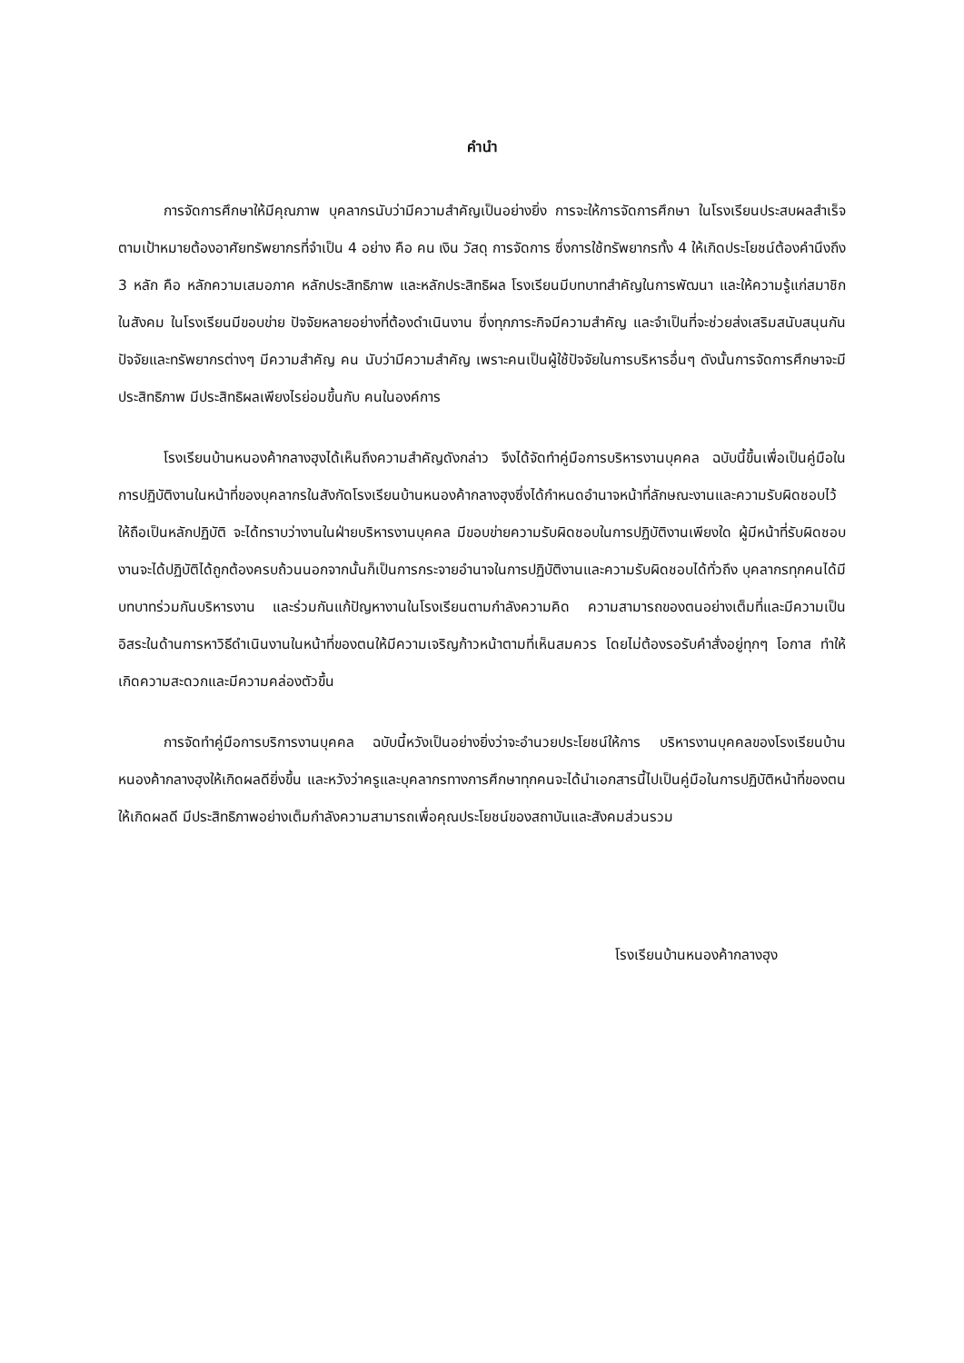คำนำ
การจัดการศึกษาให้มีคุณภาพ บุคลากรนับว่ามีความสำคัญเป็นอย่างยิ่ง การจะให้การจัดการศึกษา ในโรงเรียนประสบผลสำเร็จตามเป้าหมายต้องอาศัยทรัพยากรที่จำเป็น 4 อย่าง คือ คน เงิน วัสดุ การจัดการ ซึ่งการใช้ทรัพยากรทั้ง 4 ให้เกิดประโยชน์ต้องคำนึงถึง 3 หลัก คือ หลักความเสมอภาค หลักประสิทธิภาพ และหลักประสิทธิผล โรงเรียนมีบทบาทสำคัญในการพัฒนา และให้ความรู้แก่สมาชิกในสังคม ในโรงเรียนมีขอบข่าย ปัจจัยหลายอย่างที่ต้องดำเนินงาน ซึ่งทุกภาระกิจมีความสำคัญ และจำเป็นที่จะช่วยส่งเสริมสนับสนุนกัน ปัจจัยและทรัพยากรต่างๆ มีความสำคัญ คน นับว่ามีความสำคัญ เพราะคนเป็นผู้ใช้ปัจจัยในการบริหารอื่นๆ ดังนั้นการจัดการศึกษาจะมีประสิทธิภาพ มีประสิทธิผลเพียงไรย่อมขึ้นกับ คนในองค์การ
โรงเรียนบ้านหนองค้ากลางฮุงได้เห็นถึงความสำคัญดังกล่าว จึงได้จัดทำคู่มือการบริหารงานบุคคล ฉบับนี้ขึ้นเพื่อเป็นคู่มือในการปฏิบัติงานในหน้าที่ของบุคลากรในสังกัดโรงเรียนบ้านหนองค้ากลางฮุงซึ่งได้กำหนดอำนาจหน้าที่ลักษณะงานและความรับผิดชอบไว้ให้ถือเป็นหลักปฏิบัติ จะได้ทราบว่างานในฝ่ายบริหารงานบุคคล มีขอบข่ายความรับผิดชอบในการปฏิบัติงานเพียงใด ผู้มีหน้าที่รับผิดชอบงานจะได้ปฏิบัติได้ถูกต้องครบถ้วนนอกจากนั้นก็เป็นการกระจายอำนาจในการปฏิบัติงานและความรับผิดชอบได้ทั่วถึง บุคลากรทุกคนได้มีบทบาทร่วมกันบริหารงาน และร่วมกันแก้ปัญหางานในโรงเรียนตามกำลังความคิด ความสามารถของตนอย่างเต็มที่และมีความเป็นอิสระในด้านการหาวิธีดำเนินงานในหน้าที่ของตนให้มีความเจริญก้าวหน้าตามที่เห็นสมควร โดยไม่ต้องรอรับคำสั่งอยู่ทุกๆ โอกาส ทำให้เกิดความสะดวกและมีความคล่องตัวขึ้น
การจัดทำคู่มือการบริการงานบุคคล ฉบับนี้หวังเป็นอย่างยิ่งว่าจะอำนวยประโยชน์ให้การ บริหารงานบุคคลของโรงเรียนบ้านหนองค้ากลางฮุงให้เกิดผลดียิ่งขึ้น และหวังว่าครูและบุคลากรทางการศึกษาทุกคนจะได้นำเอกสารนี้ไปเป็นคู่มือในการปฏิบัติหน้าที่ของตนให้เกิดผลดี มีประสิทธิภาพอย่างเต็มกำลังความสามารถเพื่อคุณประโยชน์ของสถาบันและสังคมส่วนรวม
โรงเรียนบ้านหนองค้ากลางฮุง